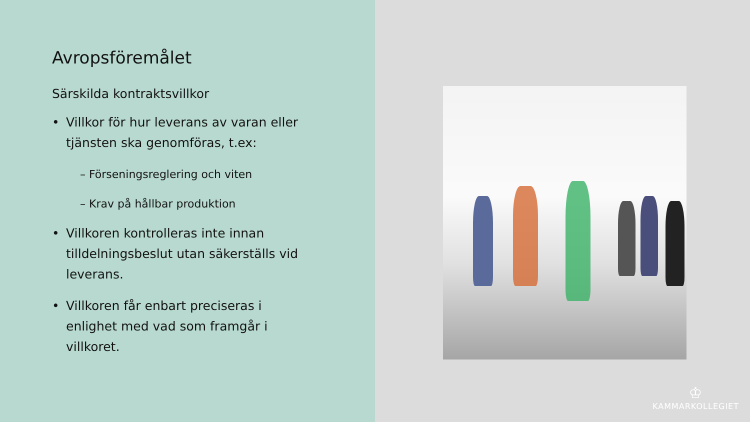Avropsföremålet
Särskilda kontraktsvillkor
• Villkor för hur leverans av varan eller tjänsten ska genomföras, t.ex:
– Förseningsreglering och viten
– Krav på hållbar produktion
• Villkoren kontrolleras inte innan tilldelningsbeslut utan säkerställs vid leverans.
• Villkoren får enbart preciseras i enlighet med vad som framgår i villkoret.
♔
KAMMARKOLLEGIET